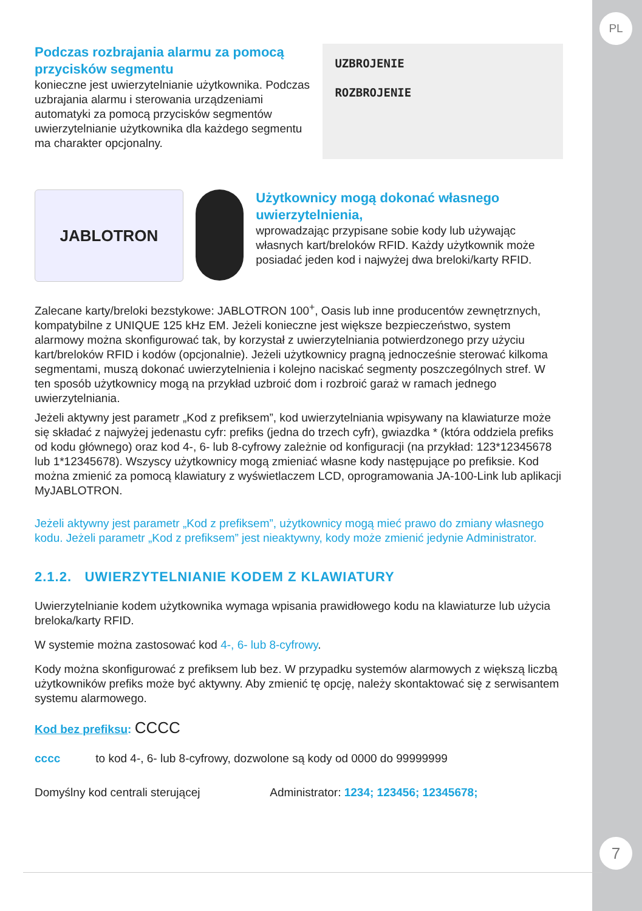PL
7
Podczas rozbrajania alarmu za pomocą przycisków segmentu
konieczne jest uwierzytelnianie użytkownika. Podczas uzbrajania alarmu i sterowania urządzeniami automatyki za pomocą przycisków segmentów uwierzytelnianie użytkownika dla każdego segmentu ma charakter opcjonalny.
UZBROJENIE
ROZBROJENIE
JABLOTRON
Użytkownicy mogą dokonać własnego uwierzytelnienia,
wprowadzając przypisane sobie kody lub używając własnych kart/breloków RFID. Każdy użytkownik może posiadać jeden kod i najwyżej dwa breloki/karty RFID.
Zalecane karty/breloki bezstykowe: JABLOTRON 100<sup>+</sup>, Oasis lub inne producentów zewnętrznych, kompatybilne z UNIQUE 125 kHz EM. Jeżeli konieczne jest większe bezpieczeństwo, system alarmowy można skonfigurować tak, by korzystał z uwierzytelniania potwierdzonego przy użyciu kart/breloków RFID i kodów (opcjonalnie). Jeżeli użytkownicy pragną jednocześnie sterować kilkoma segmentami, muszą dokonać uwierzytelnienia i kolejno naciskać segmenty poszczególnych stref. W ten sposób użytkownicy mogą na przykład uzbroić dom i rozbroić garaż w ramach jednego uwierzytelniania.
Jeżeli aktywny jest parametr „Kod z prefiksem”, kod uwierzytelniania wpisywany na klawiaturze może się składać z najwyżej jedenastu cyfr: prefiks (jedna do trzech cyfr), gwiazdka * (która oddziela prefiks od kodu głównego) oraz kod 4-, 6- lub 8-cyfrowy zależnie od konfiguracji (na przykład: 123*12345678 lub 1*12345678). Wszyscy użytkownicy mogą zmieniać własne kody następujące po prefiksie. Kod można zmienić za pomocą klawiatury z wyświetlaczem LCD, oprogramowania JA-100-Link lub aplikacji MyJABLOTRON.
Jeżeli aktywny jest parametr „Kod z prefiksem”, użytkownicy mogą mieć prawo do zmiany własnego kodu. Jeżeli parametr „Kod z prefiksem” jest nieaktywny, kody może zmienić jedynie Administrator.
2.1.2. UWIERZYTELNIANIE KODEM Z KLAWIATURY
Uwierzytelnianie kodem użytkownika wymaga wpisania prawidłowego kodu na klawiaturze lub użycia breloka/karty RFID.
W systemie można zastosować kod 4-, 6- lub 8-cyfrowy.
Kody można skonfigurować z prefiksem lub bez. W przypadku systemów alarmowych z większą liczbą użytkowników prefiks może być aktywny. Aby zmienić tę opcję, należy skontaktować się z serwisantem systemu alarmowego.
Kod bez prefiksu: CCCC
cccc to kod 4-, 6- lub 8-cyfrowy, dozwolone są kody od 0000 do 99999999
Domyślny kod centrali sterującej Administrator: 1234; 123456; 12345678;